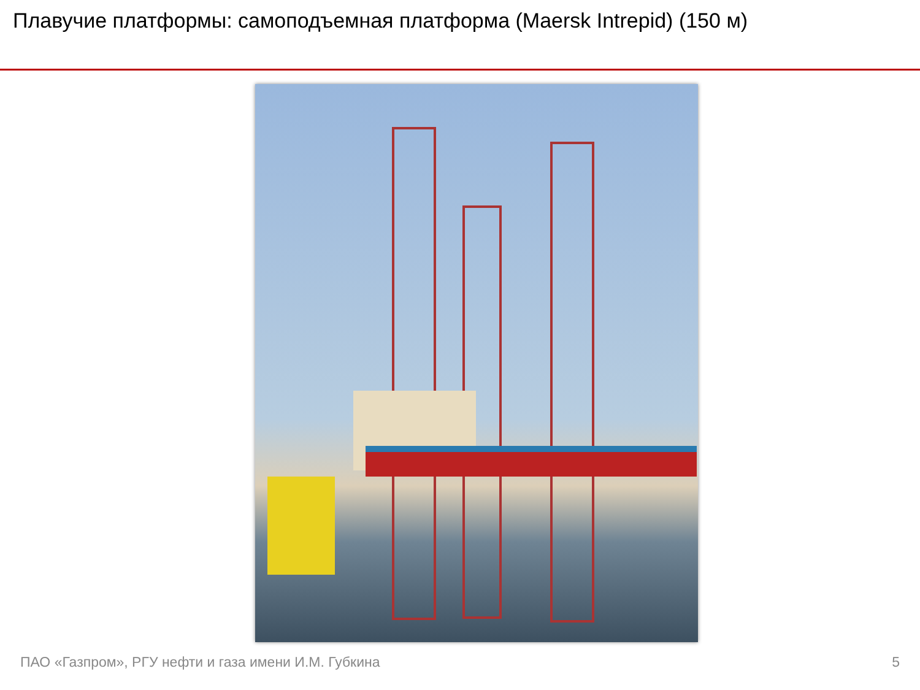Плавучие платформы: самоподъемная платформа (Maersk Intrepid) (150 м)
ПАО «Газпром», РГУ нефти и газа имени И.М. Губкина 5